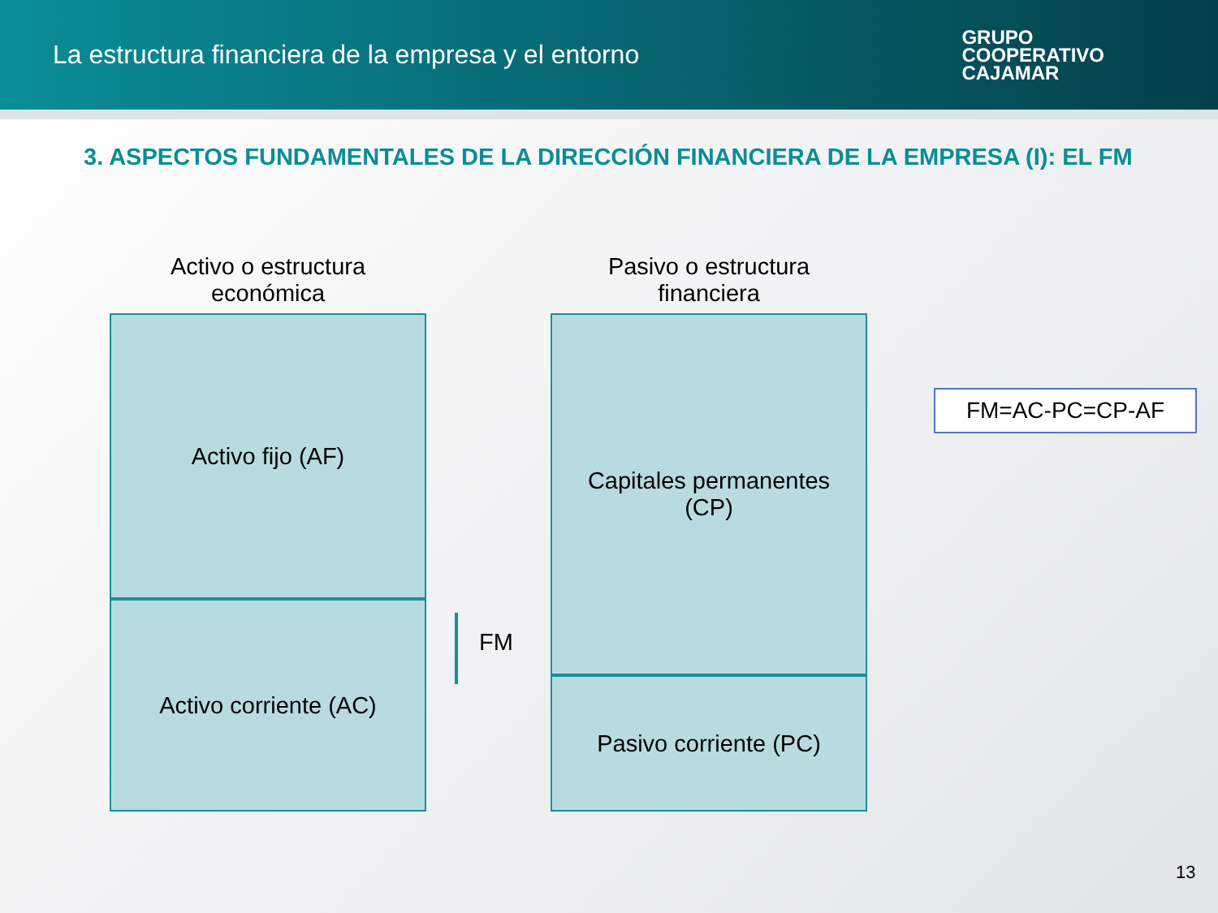La estructura financiera de la empresa y el entorno
GRUPO
COOPERATIVO
CAJAMAR
3. ASPECTOS FUNDAMENTALES DE LA DIRECCIÓN FINANCIERA DE LA EMPRESA (I): EL FM
Activo o estructura
económica
Activo fijo (AF)
Activo corriente (AC)
FM
Pasivo o estructura
financiera
Capitales permanentes
(CP)
Pasivo corriente (PC)
FM=AC-PC=CP-AF
13